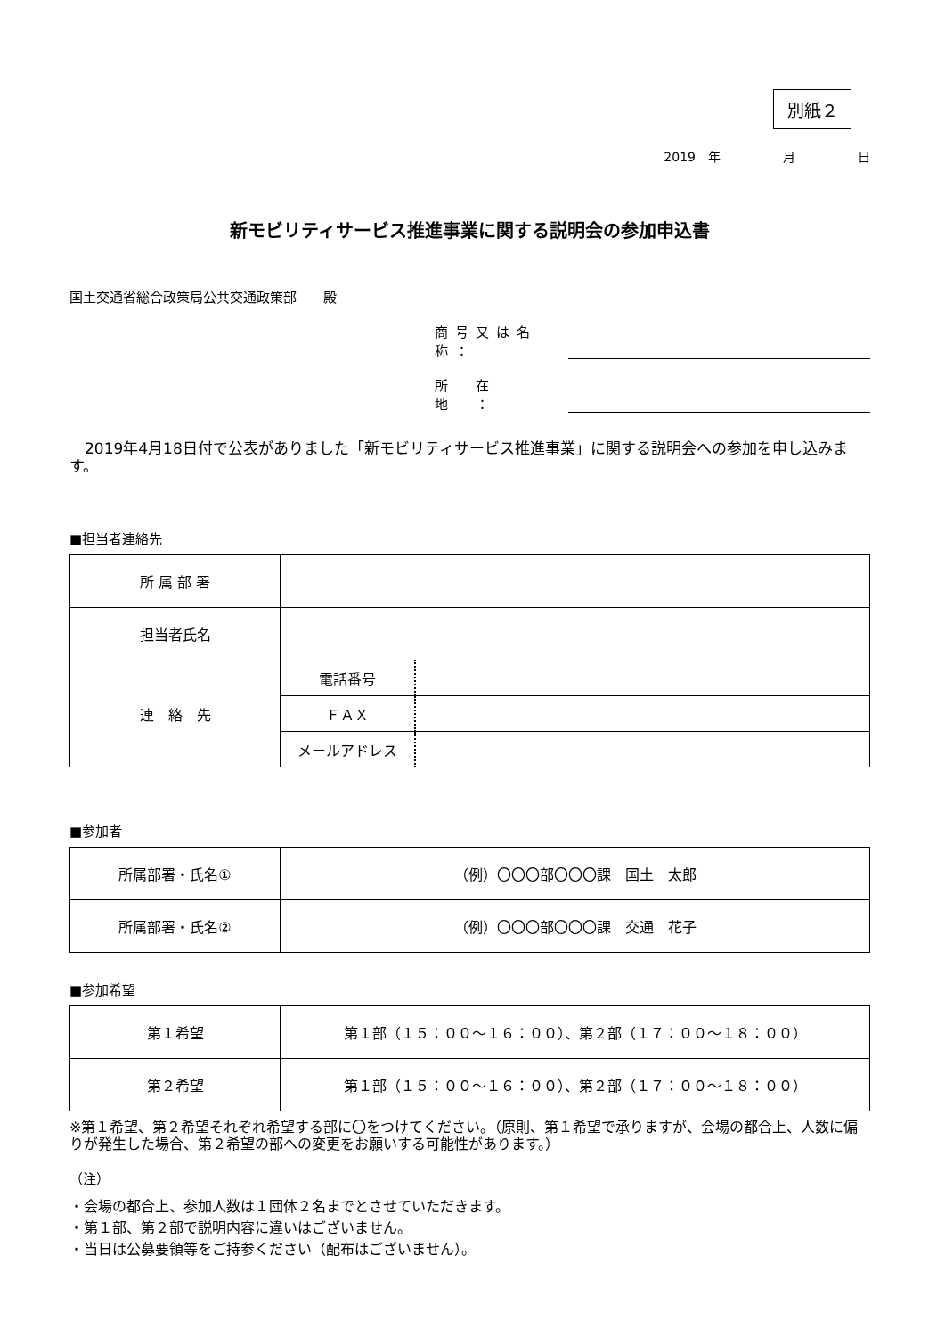別紙２
2019　年　　　　　月　　　　　日
新モビリティサービス推進事業に関する説明会の参加申込書
国土交通省総合政策局公共交通政策部　　殿
商号又は名称：
所　在　地　：
　2019年4月18日付で公表がありました「新モビリティサービス推進事業」に関する説明会への参加を申し込みます。
■担当者連絡先
| 所 属 部 署 | | |
| 担当者氏名 | | |
| 連 絡 先 | 電話番号 | |
| | ＦＡＸ | |
| | メールアドレス | |
■参加者
| 所属部署・氏名① | （例）〇〇〇部〇〇〇課 国土 太郎 |
| 所属部署・氏名② | （例）〇〇〇部〇〇〇課 交通 花子 |
■参加希望
| 第１希望 | 第１部（１５：００～１６：００）、第２部（１７：００～１８：００） |
| 第２希望 | 第１部（１５：００～１６：００）、第２部（１７：００～１８：００） |
※第１希望、第２希望それぞれ希望する部に〇をつけてください。（原則、第１希望で承りますが、会場の都合上、人数に偏りが発生した場合、第２希望の部への変更をお願いする可能性があります。）
（注）
・会場の都合上、参加人数は１団体２名までとさせていただきます。
・第１部、第２部で説明内容に違いはございません。
・当日は公募要領等をご持参ください（配布はございません）。